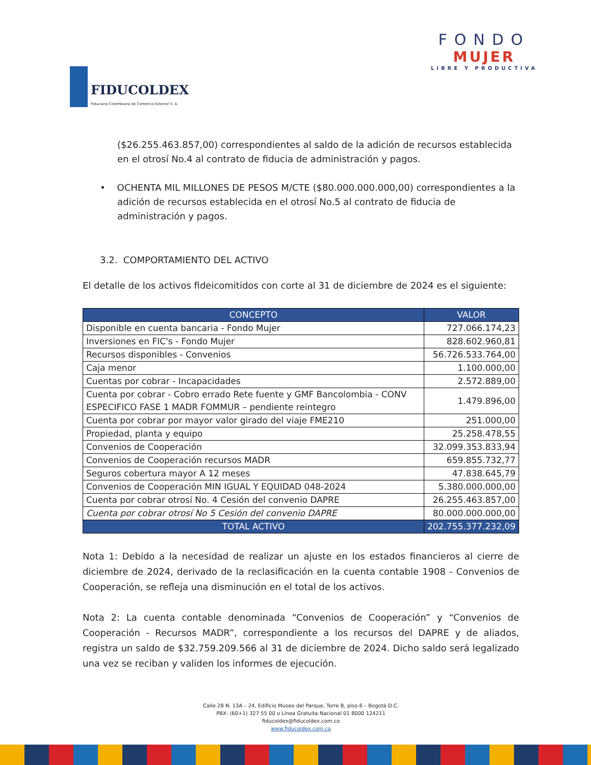FIDUCOLDEX
Fiduciaria Colombiana de Comercio Exterior S. A.
FONDO
MUJER
LIBRE Y PRODUCTIVA
($26.255.463.857,00) correspondientes al saldo de la adición de recursos establecida en el otrosí No.4 al contrato de fiducia de administración y pagos.
• OCHENTA MIL MILLONES DE PESOS M/CTE ($80.000.000.000,00) correspondientes a la adición de recursos establecida en el otrosí No.5 al contrato de fiducia de administración y pagos.
3.2. COMPORTAMIENTO DEL ACTIVO
El detalle de los activos fideicomitidos con corte al 31 de diciembre de 2024 es el siguiente:
| CONCEPTO | VALOR |
| --- | --- |
| Disponible en cuenta bancaria - Fondo Mujer | 727.066.174,23 |
| Inversiones en FIC's - Fondo Mujer | 828.602.960,81 |
| Recursos disponibles - Convenios | 56.726.533.764,00 |
| Caja menor | 1.100.000,00 |
| Cuentas por cobrar - Incapacidades | 2.572.889,00 |
| Cuenta por cobrar - Cobro errado Rete fuente y GMF Bancolombia - CONV ESPECIFICO FASE 1 MADR FOMMUR – pendiente reintegro | 1.479.896,00 |
| Cuenta por cobrar por mayor valor girado del viaje FME210 | 251.000,00 |
| Propiedad, planta y equipo | 25.258.478,55 |
| Convenios de Cooperación | 32.099.353.833,94 |
| Convenios de Cooperación recursos MADR | 659.855.732,77 |
| Seguros cobertura mayor A 12 meses | 47.838.645,79 |
| Convenios de Cooperación MIN IGUAL Y EQUIDAD 048-2024 | 5.380.000.000,00 |
| Cuenta por cobrar otrosí No. 4 Cesión del convenio DAPRE | 26.255.463.857,00 |
| Cuenta por cobrar otrosí No 5 Cesión del convenio DAPRE | 80.000.000.000,00 |
| TOTAL ACTIVO | 202.755.377.232,09 |
Nota 1: Debido a la necesidad de realizar un ajuste en los estados financieros al cierre de diciembre de 2024, derivado de la reclasificación en la cuenta contable 1908 - Convenios de Cooperación, se refleja una disminución en el total de los activos.
Nota 2: La cuenta contable denominada “Convenios de Cooperación” y “Convenios de Cooperación - Recursos MADR”, correspondiente a los recursos del DAPRE y de aliados, registra un saldo de $32.759.209.566 al 31 de diciembre de 2024. Dicho saldo será legalizado una vez se reciban y validen los informes de ejecución.
Calle 28 N. 13A – 24, Edificio Museo del Parque, Torre B, piso 6 – Bogotá D.C.
PBX: (60+1) 327 55 00 o Línea Gratuita Nacional 01 8000 124211
fiducoldex@fiducoldex.com.co
www.fiducoldex.com.co